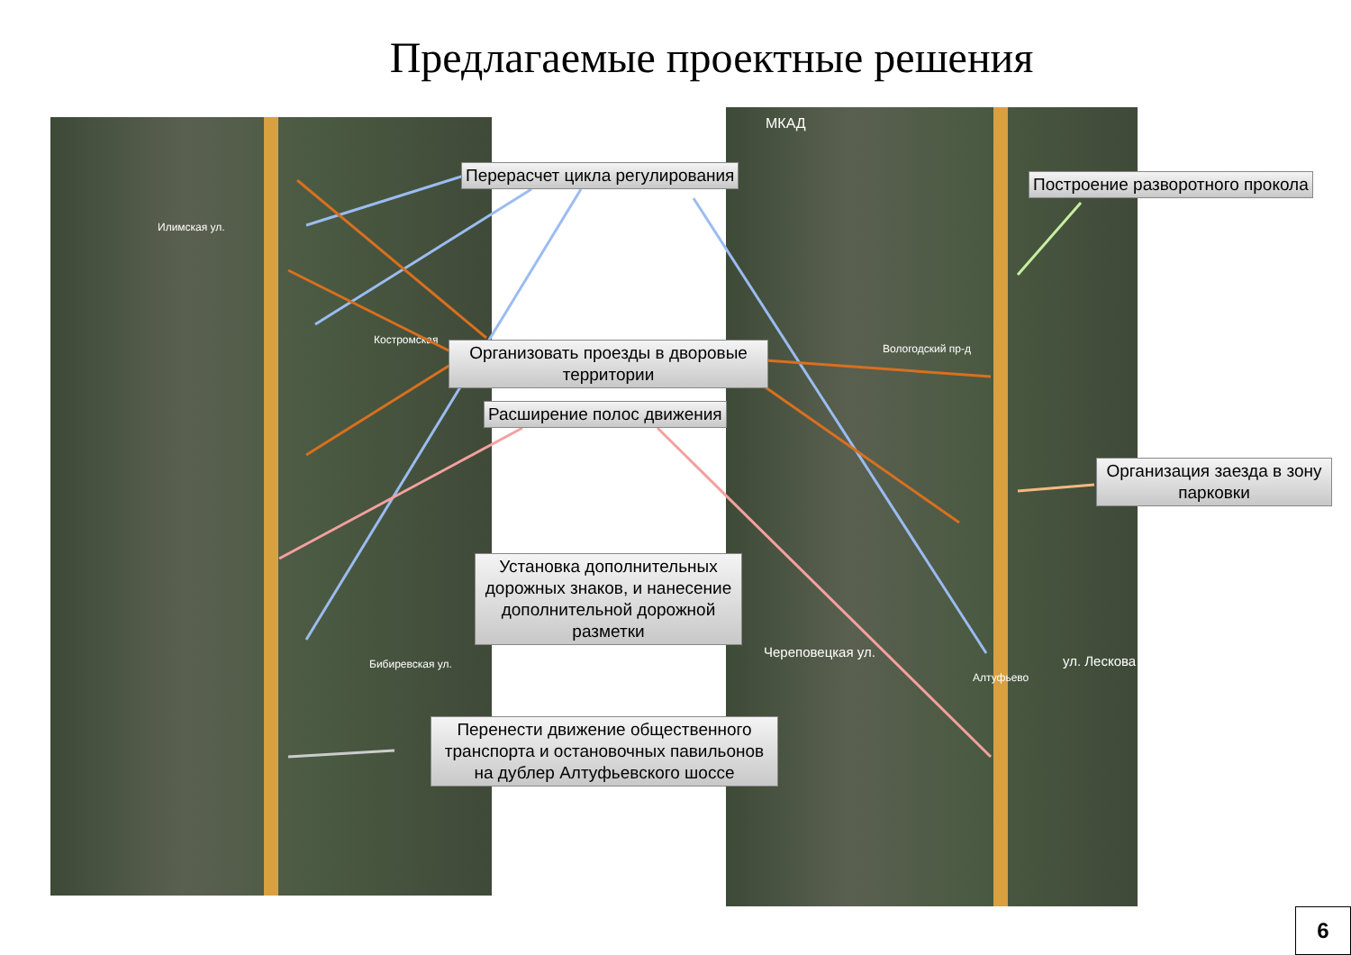Предлагаемые проектные решения
МКАД
Вологодский пр-д
Череповецкая ул.
ул. Лескова
Алтуфьево
Илимская ул.
Костромская
Бибиревская ул.
Перерасчет цикла регулирования
Построение разворотного прокола
Организовать проезды в дворовые территории
Расширение полос движения
Организация заезда в зону парковки
Установка дополнительных дорожных знаков, и нанесение дополнительной дорожной разметки
Перенести движение общественного транспорта и остановочных павильонов на дублер Алтуфьевского шоссе
6